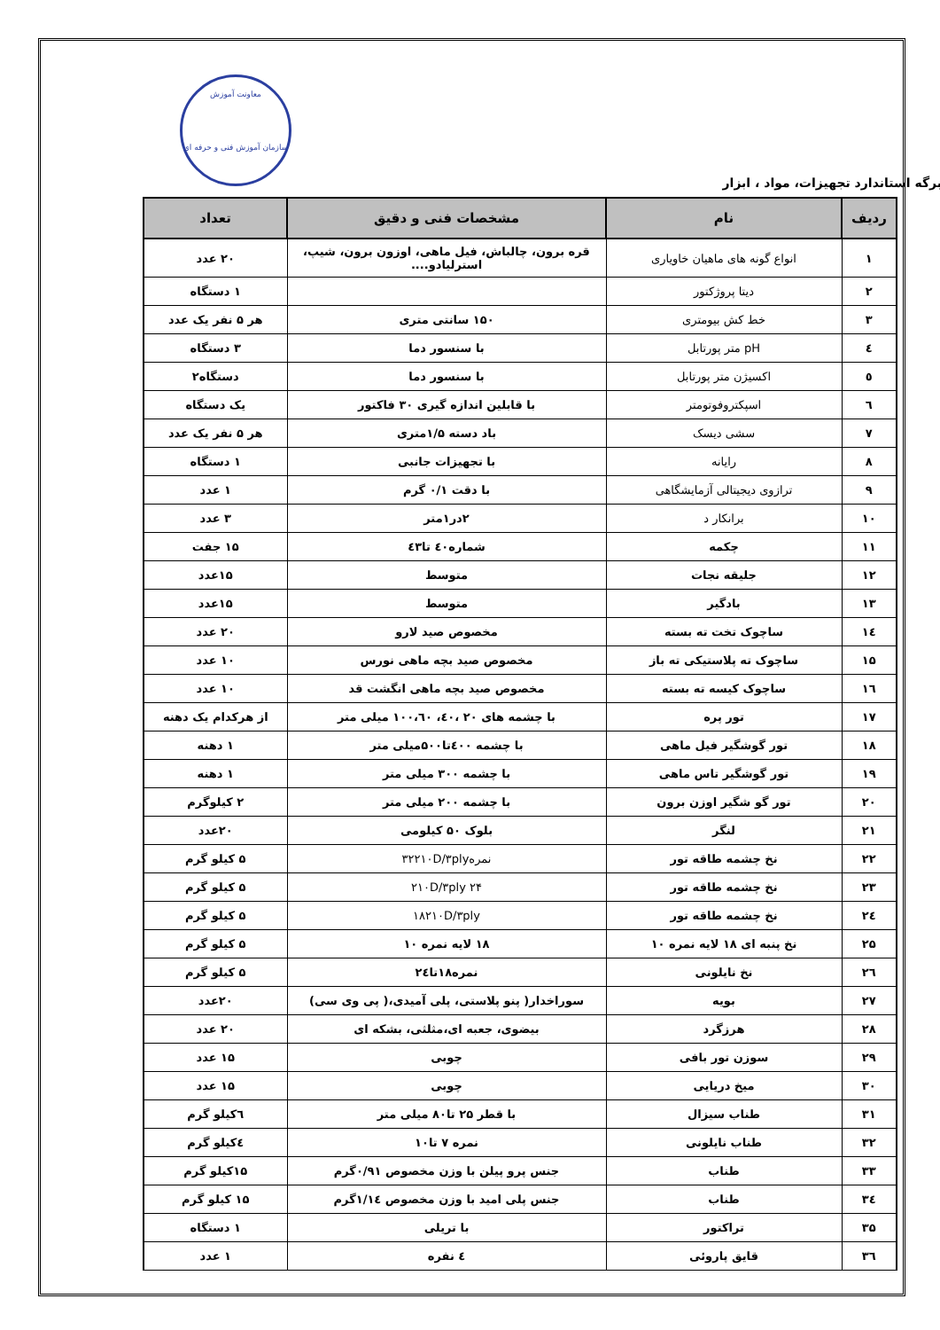معاونت آموزش
سازمان آموزش فنی و حرفه ای
برگه استاندارد تجهیزات، مواد ، ابزار
| ردیف | نام | مشخصات فنی و دقیق | تعداد |
| --- | --- | --- | --- |
| ۱ | انواع گونه های ماهیان خاویاری | قره برون، چالباش، فیل ماهی، اوزون برون، شیپ، استرلیادو.... | ۲۰ عدد |
| ۲ | دیتا پروژکتور | | ۱ دستگاه |
| ۳ | خط کش بیومتری | ۱۵۰ سانتی متری | هر ۵ نفر یک عدد |
| ٤ | pH متر پورتابل | با سنسور دما | ۳ دستگاه |
| ٥ | اکسیژن متر پورتابل | با سنسور دما | دستگاه۲ |
| ٦ | اسپکتروفوتومتر | با قابلین اندازه گیری ۳۰ فاکتور | یک دستگاه |
| ۷ | سشی دیسک | باد دسته ۱/۵متری | هر ۵ نفر یک عدد |
| ۸ | رایانه | با تجهیزات جانبی | ۱ دستگاه |
| ۹ | ترازوی دیجیتالی آزمایشگاهی | با دقت ۰/۱ گرم | ۱ عدد |
| ۱۰ | برانکار د | ۲در۱متر | ۳ عدد |
| ۱۱ | چکمه | شماره٤۰ تا٤۳ | ۱۵ جفت |
| ۱۲ | جلیقه نجات | متوسط | ۱۵عدد |
| ۱۳ | بادگیر | متوسط | ۱۵عدد |
| ۱٤ | ساچوک تخت ته بسته | مخصوص صید لارو | ۲۰ عدد |
| ۱۵ | ساچوک ته پلاستیکی ته باز | مخصوص صید بچه ماهی نورس | ۱۰ عدد |
| ۱٦ | ساچوک کیسه ته بسته | مخصوص صید بچه ماهی انگشت قد | ۱۰ عدد |
| ۱۷ | تور پره | با چشمه های ۲۰ ،٤۰، ۱۰۰،٦۰ میلی متر | از هرکدام یک دهنه |
| ۱۸ | تور گوشگیر فیل ماهی | با چشمه ٤۰۰تا۵۰۰میلی متر | ۱ دهنه |
| ۱۹ | تور گوشگیر تاس ماهی | با چشمه ۳۰۰ میلی متر | ۱ دهنه |
| ۲۰ | تور گو شگیر اوزن برون | با چشمه ۲۰۰ میلی متر | ۲ کیلوگرم |
| ۲۱ | لنگر | بلوک ۵۰ کیلومی | ۲۰عدد |
| ۲۲ | نخ چشمه طاقه تور | نمره۳۲۲۱۰D/۳ply | ۵ کیلو گرم |
| ۲۳ | نخ چشمه طاقه تور | ۲۴ ۲۱۰D/۳ply | ۵ کیلو گرم |
| ۲٤ | نخ چشمه طاقه تور | ۱۸۲۱۰D/۳ply | ۵ کیلو گرم |
| ۲۵ | نخ پنبه ای ۱۸ لایه نمره ۱۰ | ۱۸ لایه نمره ۱۰ | ۵ کیلو گرم |
| ۲٦ | نخ نایلونی | نمره۱۸تا۲٤ | ۵ کیلو گرم |
| ۲۷ | بویه | سوراخدار( پنو پلاستی، پلی آمیدی،( پی وی سی) | ۲۰عدد |
| ۲۸ | هرزگرد | بیضوی، جعبه ای،مثلثی، بشکه ای | ۲۰ عدد |
| ۲۹ | سوزن تور بافی | چوبی | ۱۵ عدد |
| ۳۰ | میخ دریایی | چوبی | ۱۵ عدد |
| ۳۱ | طناب سیزال | با قطر ۲۵ تا۸۰ میلی متر | ٦کیلو گرم |
| ۳۲ | طناب نایلونی | نمره ۷ تا۱۰ | ٤کیلو گرم |
| ۳۳ | طناب | جنس پرو پیلن با وزن مخصوص ۰/۹۱گرم | ۱۵کیلو گرم |
| ۳٤ | طناب | جنس پلی امید با وزن مخصوص ۱/۱٤گرم | ۱۵ کیلو گرم |
| ۳۵ | تراکتور | با تریلی | ۱ دستگاه |
| ۳٦ | قایق پاروئی | ٤ نفره | ۱ عدد |